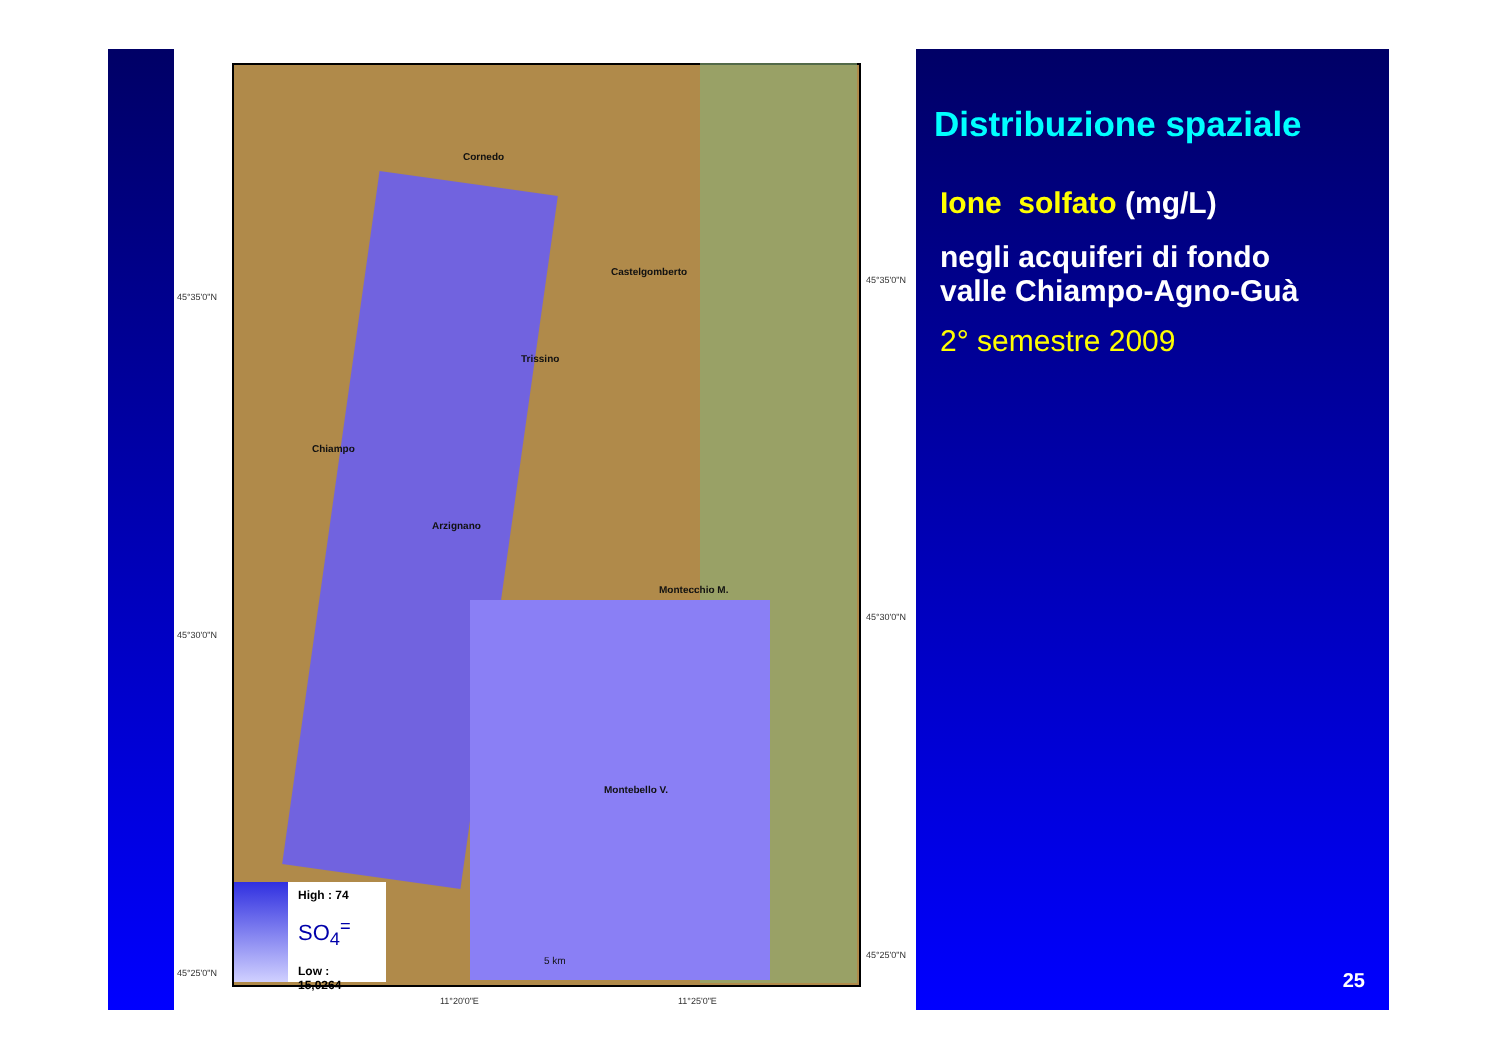Cornedo
Castelgomberto
Trissino
Chiampo
Arzignano
Montecchio M.
Montebello V.
5 km
45°35'0"N
45°30'0"N
45°25'0"N
45°35'0"N
45°30'0"N
45°25'0"N
11°20'0"E 11°25'0"E
High : 74
SO<sub>4</sub><sup>=</sup>
Low : 15,0264
Distribuzione spaziale
Ione solfato (mg/L)
negli acquiferi di fondo
valle Chiampo-Agno-Guà
2° semestre 2009
25